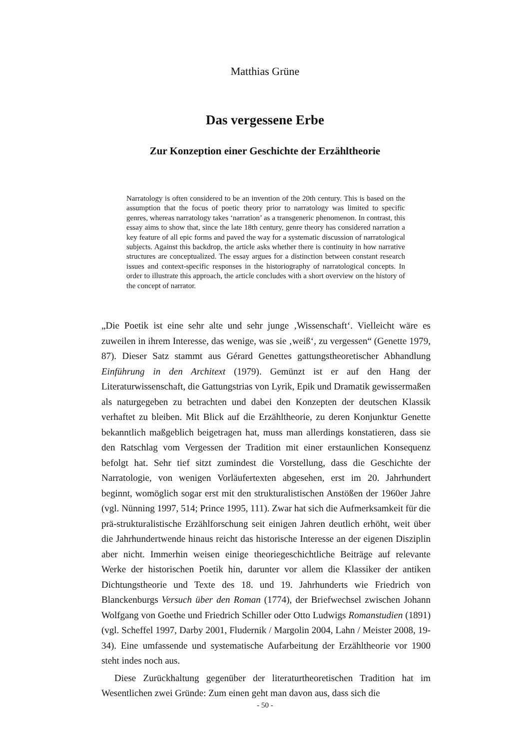Matthias Grüne
Das vergessene Erbe
Zur Konzeption einer Geschichte der Erzähltheorie
Narratology is often considered to be an invention of the 20th century. This is based on the assumption that the focus of poetic theory prior to narratology was limited to specific genres, whereas narratology takes ‘narration’ as a transgeneric phenomenon. In contrast, this essay aims to show that, since the late 18th century, genre theory has considered narration a key feature of all epic forms and paved the way for a systematic discussion of narratological subjects. Against this backdrop, the article asks whether there is continuity in how narrative structures are conceptualized. The essay argues for a distinction between constant research issues and context-specific responses in the historiography of narratological concepts. In order to illustrate this approach, the article concludes with a short overview on the history of the concept of narrator.
„Die Poetik ist eine sehr alte und sehr junge ‚Wissenschaft‘. Vielleicht wäre es zuweilen in ihrem Interesse, das wenige, was sie ‚weiß‘, zu vergessen“ (Genette 1979, 87). Dieser Satz stammt aus Gérard Genettes gattungstheoretischer Abhandlung Einführung in den Architext (1979). Gemünzt ist er auf den Hang der Literaturwissenschaft, die Gattungstrias von Lyrik, Epik und Dramatik gewissermaßen als naturgegeben zu betrachten und dabei den Konzepten der deutschen Klassik verhaftet zu bleiben. Mit Blick auf die Erzähltheorie, zu deren Konjunktur Genette bekanntlich maßgeblich beigetragen hat, muss man allerdings konstatieren, dass sie den Ratschlag vom Vergessen der Tradition mit einer erstaunlichen Konsequenz befolgt hat. Sehr tief sitzt zumindest die Vorstellung, dass die Geschichte der Narratologie, von wenigen Vorläufertexten abgesehen, erst im 20. Jahrhundert beginnt, womöglich sogar erst mit den strukturalistischen Anstößen der 1960er Jahre (vgl. Nünning 1997, 514; Prince 1995, 111). Zwar hat sich die Aufmerksamkeit für die prä-strukturalistische Erzählforschung seit einigen Jahren deutlich erhöht, weit über die Jahrhundertwende hinaus reicht das historische Interesse an der eigenen Disziplin aber nicht. Immerhin weisen einige theoriegeschichtliche Beiträge auf relevante Werke der historischen Poetik hin, darunter vor allem die Klassiker der antiken Dichtungstheorie und Texte des 18. und 19. Jahrhunderts wie Friedrich von Blanckenburgs Versuch über den Roman (1774), der Briefwechsel zwischen Johann Wolfgang von Goethe und Friedrich Schiller oder Otto Ludwigs Romanstudien (1891) (vgl. Scheffel 1997, Darby 2001, Fludernik / Margolin 2004, Lahn / Meister 2008, 19-34). Eine umfassende und systematische Aufarbeitung der Erzähltheorie vor 1900 steht indes noch aus.
Diese Zurückhaltung gegenüber der literaturtheoretischen Tradition hat im Wesentlichen zwei Gründe: Zum einen geht man davon aus, dass sich die
- 50 -